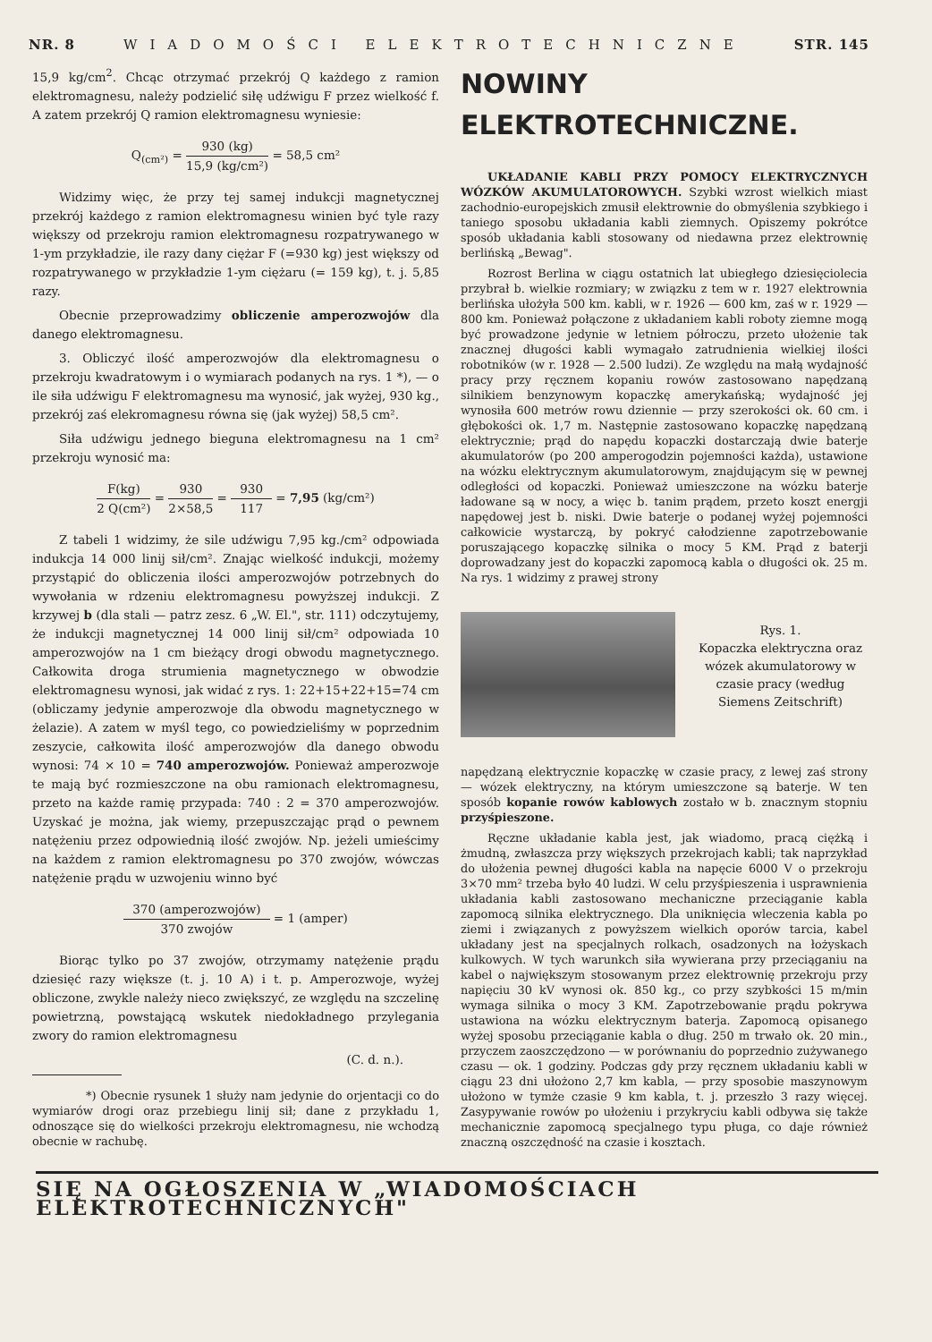NR. 8 WIADOMOŚCI ELEKTROTECHNICZNE STR. 145
15,9 kg/cm<sup>2</sup>. Chcąc otrzymać przekrój Q każdego z ramion elektromagnesu, należy podzielić siłę udźwigu F przez wielkość f. A zatem przekrój Q ramion elektromagnesu wyniesie:
Q<sub>(cm²)</sub> = 930 (kg) 15,9 (kg/cm²) = 58,5 cm²
Widzimy więc, że przy tej samej indukcji magnetycznej przekrój każdego z ramion elektromagnesu winien być tyle razy większy od przekroju ramion elektromagnesu rozpatrywanego w 1-ym przykładzie, ile razy dany ciężar F (=930 kg) jest większy od rozpatrywanego w przykładzie 1-ym ciężaru (= 159 kg), t. j. 5,85 razy.
Obecnie przeprowadzimy obliczenie amperozwojów dla danego elektromagnesu.
3. Obliczyć ilość amperozwojów dla elektromagnesu o przekroju kwadratowym i o wymiarach podanych na rys. 1 *), — o ile siła udźwigu F elektromagnesu ma wynosić, jak wyżej, 930 kg., przekrój zaś elekromagnesu równa się (jak wyżej) 58,5 cm².
Siła udźwigu jednego bieguna elektromagnesu na 1 cm² przekroju wynosić ma:
F(kg) 2 Q(cm²) = 930 2×58,5 = 930 117 = 7,95 (kg/cm²)
Z tabeli 1 widzimy, że sile udźwigu 7,95 kg./cm² odpowiada indukcja 14 000 linij sił/cm². Znając wielkość indukcji, możemy przystąpić do obliczenia ilości amperozwojów potrzebnych do wywołania w rdzeniu elektromagnesu powyższej indukcji. Z krzywej b (dla stali — patrz zesz. 6 „W. El.", str. 111) odczytujemy, że indukcji magnetycznej 14 000 linij sił/cm² odpowiada 10 amperozwojów na 1 cm bieżący drogi obwodu magnetycznego. Całkowita droga strumienia magnetycznego w obwodzie elektromagnesu wynosi, jak widać z rys. 1: 22+15+22+15=74 cm (obliczamy jedynie amperozwoje dla obwodu magnetycznego w żelazie). A zatem w myśl tego, co powiedzieliśmy w poprzednim zeszycie, całkowita ilość amperozwojów dla danego obwodu wynosi: 74 × 10 = 740 amperozwojów. Ponieważ amperozwoje te mają być rozmieszczone na obu ramionach elektromagnesu, przeto na każde ramię przypada: 740 : 2 = 370 amperozwojów. Uzyskać je można, jak wiemy, przepuszczając prąd o pewnem natężeniu przez odpowiednią ilość zwojów. Np. jeżeli umieścimy na każdem z ramion elektromagnesu po 370 zwojów, wówczas natężenie prądu w uzwojeniu winno być
370 (amperozwojów) 370 zwojów = 1 (amper)
Biorąc tylko po 37 zwojów, otrzymamy natężenie prądu dziesięć razy większe (t. j. 10 A) i t. p. Amperozwoje, wyżej obliczone, zwykle należy nieco zwiększyć, ze względu na szczelinę powietrzną, powstającą wskutek niedokładnego przylegania zwory do ramion elektromagnesu
(C. d. n.).
*) Obecnie rysunek 1 służy nam jedynie do orjentacji co do wymiarów drogi oraz przebiegu linij sił; dane z przykładu 1, odnoszące się do wielkości przekroju elektromagnesu, nie wchodzą obecnie w rachubę.
NOWINY
ELEKTROTECHNICZNE.
UKŁADANIE KABLI PRZY POMOCY ELEKTRYCZNYCH WÓZKÓW AKUMULATOROWYCH. Szybki wzrost wielkich miast zachodnio-europejskich zmusił elektrownie do obmyślenia szybkiego i taniego sposobu układania kabli ziemnych. Opiszemy pokrótce sposób układania kabli stosowany od niedawna przez elektrownię berlińską „Bewag".
Rozrost Berlina w ciągu ostatnich lat ubiegłego dziesięciolecia przybrał b. wielkie rozmiary; w związku z tem w r. 1927 elektrownia berlińska ułożyła 500 km. kabli, w r. 1926 — 600 km, zaś w r. 1929 — 800 km. Ponieważ połączone z układaniem kabli roboty ziemne mogą być prowadzone jedynie w letniem półroczu, przeto ułożenie tak znacznej długości kabli wymagało zatrudnienia wielkiej ilości robotników (w r. 1928 — 2.500 ludzi). Ze względu na małą wydajność pracy przy ręcznem kopaniu rowów zastosowano napędzaną silnikiem benzynowym kopaczkę amerykańską; wydajność jej wynosiła 600 metrów rowu dziennie — przy szerokości ok. 60 cm. i głębokości ok. 1,7 m. Następnie zastosowano kopaczkę napędzaną elektrycznie; prąd do napędu kopaczki dostarczają dwie baterje akumulatorów (po 200 amperogodzin pojemności każda), ustawione na wózku elektrycznym akumulatorowym, znajdującym się w pewnej odległości od kopaczki. Ponieważ umieszczone na wózku baterje ładowane są w nocy, a więc b. tanim prądem, przeto koszt energji napędowej jest b. niski. Dwie baterje o podanej wyżej pojemności całkowicie wystarczą, by pokryć całodzienne zapotrzebowanie poruszającego kopaczkę silnika o mocy 5 KM. Prąd z baterji doprowadzany jest do kopaczki zapomocą kabla o długości ok. 25 m. Na rys. 1 widzimy z prawej strony
Rys. 1.
Kopaczka elektryczna oraz wózek akumulatorowy w czasie pracy (według Siemens Zeitschrift)
napędzaną elektrycznie kopaczkę w czasie pracy, z lewej zaś strony — wózek elektryczny, na którym umieszczone są baterje. W ten sposób kopanie rowów kablowych zostało w b. znacznym stopniu przyśpieszone.
Ręczne układanie kabla jest, jak wiadomo, pracą ciężką i żmudną, zwłaszcza przy większych przekrojach kabli; tak naprzykład do ułożenia pewnej długości kabla na napęcie 6000 V o przekroju 3×70 mm² trzeba było 40 ludzi. W celu przyśpieszenia i usprawnienia układania kabli zastosowano mechaniczne przeciąganie kabla zapomocą silnika elektrycznego. Dla uniknięcia wleczenia kabla po ziemi i związanych z powyższem wielkich oporów tarcia, kabel układany jest na specjalnych rolkach, osadzonych na łożyskach kulkowych. W tych warunkch siła wywierana przy przeciąganiu na kabel o największym stosowanym przez elektrownię przekroju przy napięciu 30 kV wynosi ok. 850 kg., co przy szybkości 15 m/min wymaga silnika o mocy 3 KM. Zapotrzebowanie prądu pokrywa ustawiona na wózku elektrycznym baterja. Zapomocą opisanego wyżej sposobu przeciąganie kabla o dług. 250 m trwało ok. 20 min., przyczem zaoszczędzono — w porównaniu do poprzednio zużywanego czasu — ok. 1 godziny. Podczas gdy przy ręcznem układaniu kabli w ciągu 23 dni ułożono 2,7 km kabla, — przy sposobie maszynowym ułożono w tymże czasie 9 km kabla, t. j. przeszło 3 razy więcej. Zasypywanie rowów po ułożeniu i przykryciu kabli odbywa się także mechanicznie zapomocą specjalnego typu pługa, co daje również znaczną oszczędność na czasie i kosztach.
SIĘ NA OGŁOSZENIA W „WIADOMOŚCIACH ELEKTROTECHNICZNYCH"